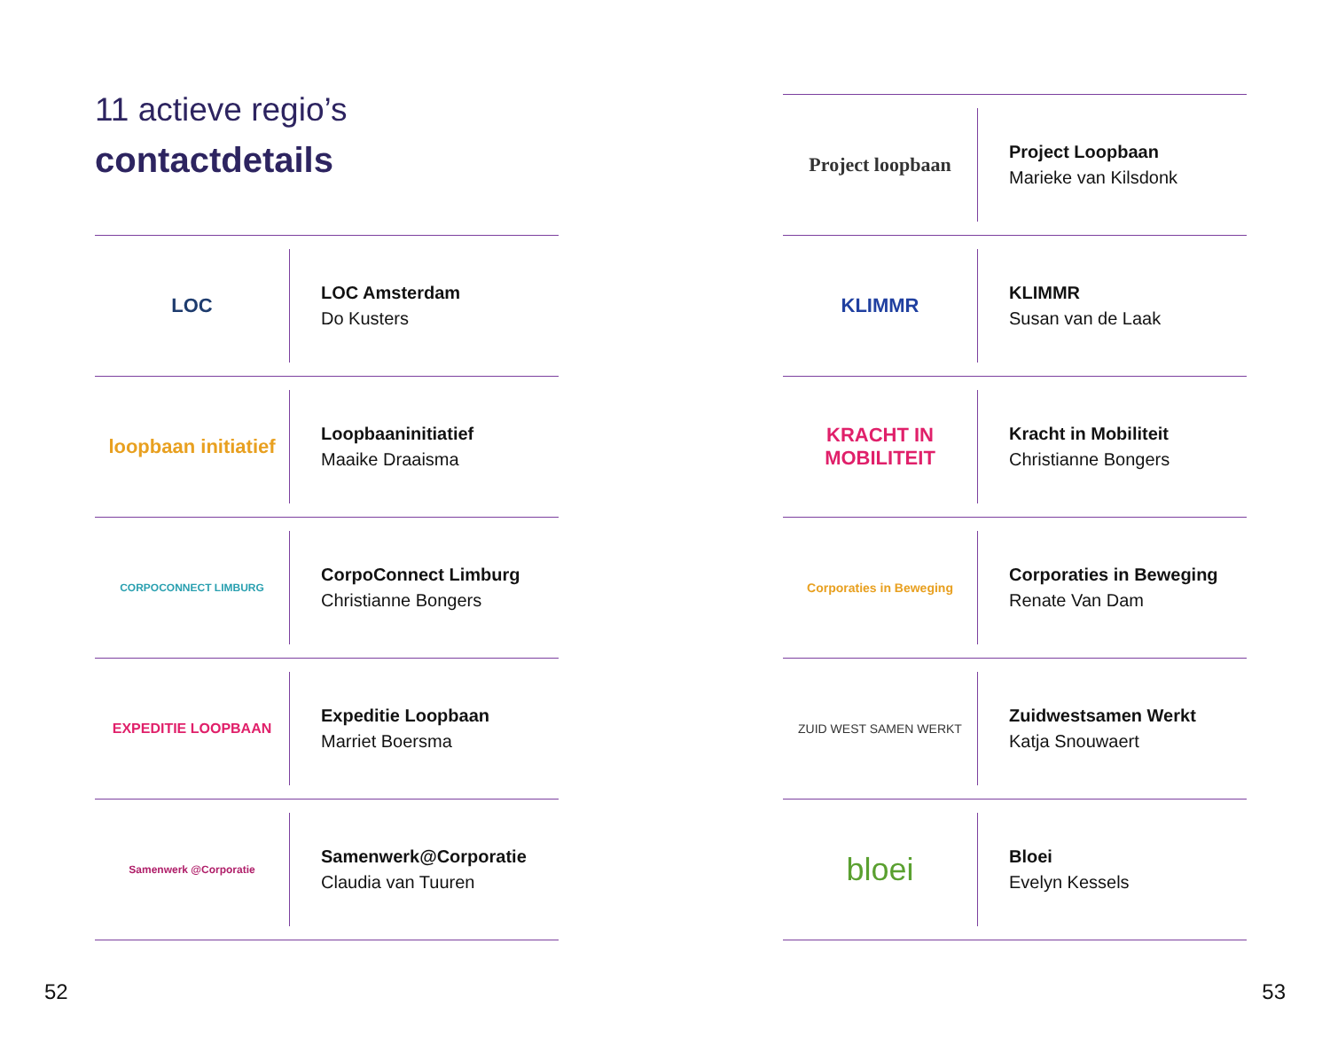11 actieve regio’s
contactdetails
| LOC | LOC Amsterdam Do Kusters |
| loopbaan initiatief | Loopbaaninitiatief Maaike Draaisma |
| CORPOCONNECT LIMBURG | CorpoConnect Limburg Christianne Bongers |
| EXPEDITIE LOOPBAAN | Expeditie Loopbaan Marriet Boersma |
| Samenwerk @Corporatie | Samenwerk@Corporatie Claudia van Tuuren |
52
| Project loopbaan | Project Loopbaan Marieke van Kilsdonk |
| KLIMMR | KLIMMR Susan van de Laak |
| KRACHT IN MOBILITEIT | Kracht in Mobiliteit Christianne Bongers |
| Corporaties in Beweging | Corporaties in Beweging Renate Van Dam |
| ZUID WEST SAMEN WERKT | Zuidwestsamen Werkt Katja Snouwaert |
| bloei | Bloei Evelyn Kessels |
53